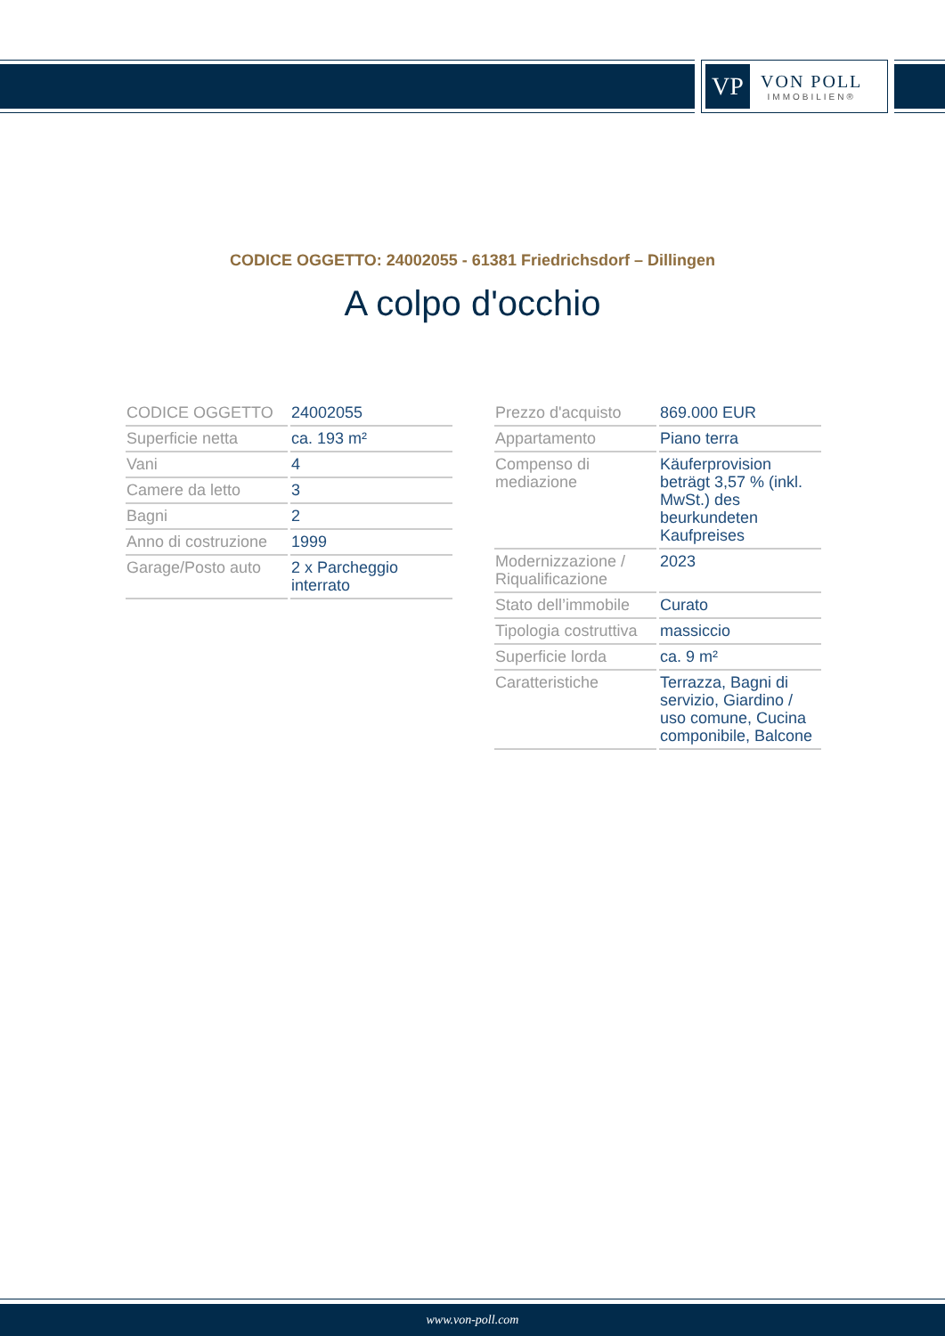VP
VON POLL
IMMOBILIEN®
CODICE OGGETTO: 24002055 - 61381 Friedrichsdorf – Dillingen
A colpo d'occhio
| CODICE OGGETTO | 24002055 |
| Superficie netta | ca. 193 m² |
| Vani | 4 |
| Camere da letto | 3 |
| Bagni | 2 |
| Anno di costruzione | 1999 |
| Garage/Posto auto | 2 x Parcheggio interrato |
| Prezzo d'acquisto | 869.000 EUR |
| Appartamento | Piano terra |
| Compenso di mediazione | Käuferprovision beträgt 3,57 % (inkl. MwSt.) des beurkundeten Kaufpreises |
| Modernizzazione / Riqualificazione | 2023 |
| Stato dell’immobile | Curato |
| Tipologia costruttiva | massiccio |
| Superficie lorda | ca. 9 m² |
| Caratteristiche | Terrazza, Bagni di servizio, Giardino / uso comune, Cucina componibile, Balcone |
www.von-poll.com